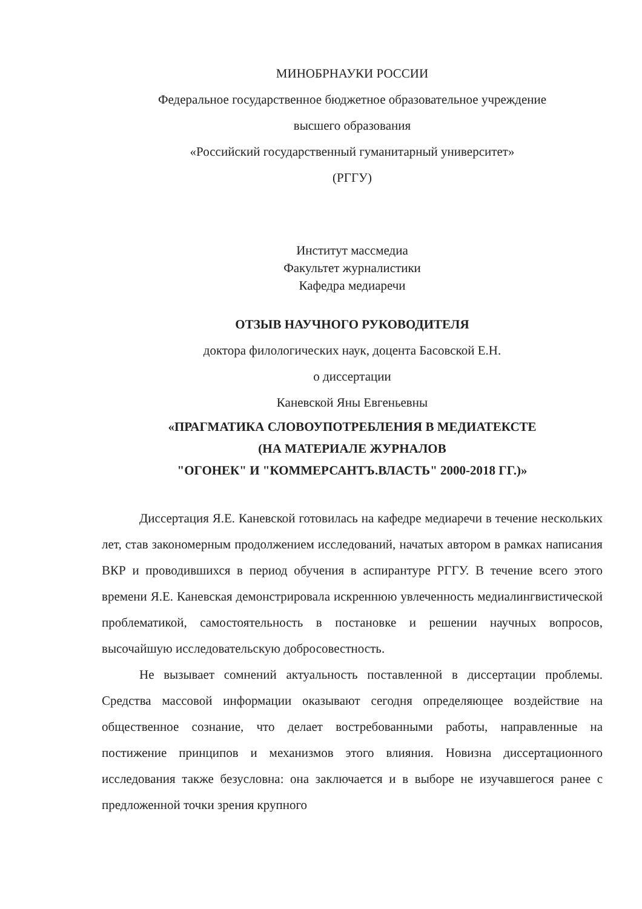МИНОБРНАУКИ РОССИИ
Федеральное государственное бюджетное образовательное учреждение
высшего образования
«Российский государственный гуманитарный университет»
(РГГУ)
Институт массмедиа
Факультет журналистики
Кафедра медиаречи
ОТЗЫВ НАУЧНОГО РУКОВОДИТЕЛЯ
доктора филологических наук, доцента Басовской Е.Н.
о диссертации
Каневской Яны Евгеньевны
«ПРАГМАТИКА СЛОВОУПОТРЕБЛЕНИЯ В МЕДИАТЕКСТЕ
(НА МАТЕРИАЛЕ ЖУРНАЛОВ
"ОГОНЕК" И "КОММЕРСАНТЪ.ВЛАСТЬ" 2000-2018 ГГ.)»
Диссертация Я.Е. Каневской готовилась на кафедре медиаречи в течение нескольких лет, став закономерным продолжением исследований, начатых автором в рамках написания ВКР и проводившихся в период обучения в аспирантуре РГГУ. В течение всего этого времени Я.Е. Каневская демонстрировала искреннюю увлеченность медиалингвистической проблематикой, самостоятельность в постановке и решении научных вопросов, высочайшую исследовательскую добросовестность.
Не вызывает сомнений актуальность поставленной в диссертации проблемы. Средства массовой информации оказывают сегодня определяющее воздействие на общественное сознание, что делает востребованными работы, направленные на постижение принципов и механизмов этого влияния. Новизна диссертационного исследования также безусловна: она заключается и в выборе не изучавшегося ранее с предложенной точки зрения крупного